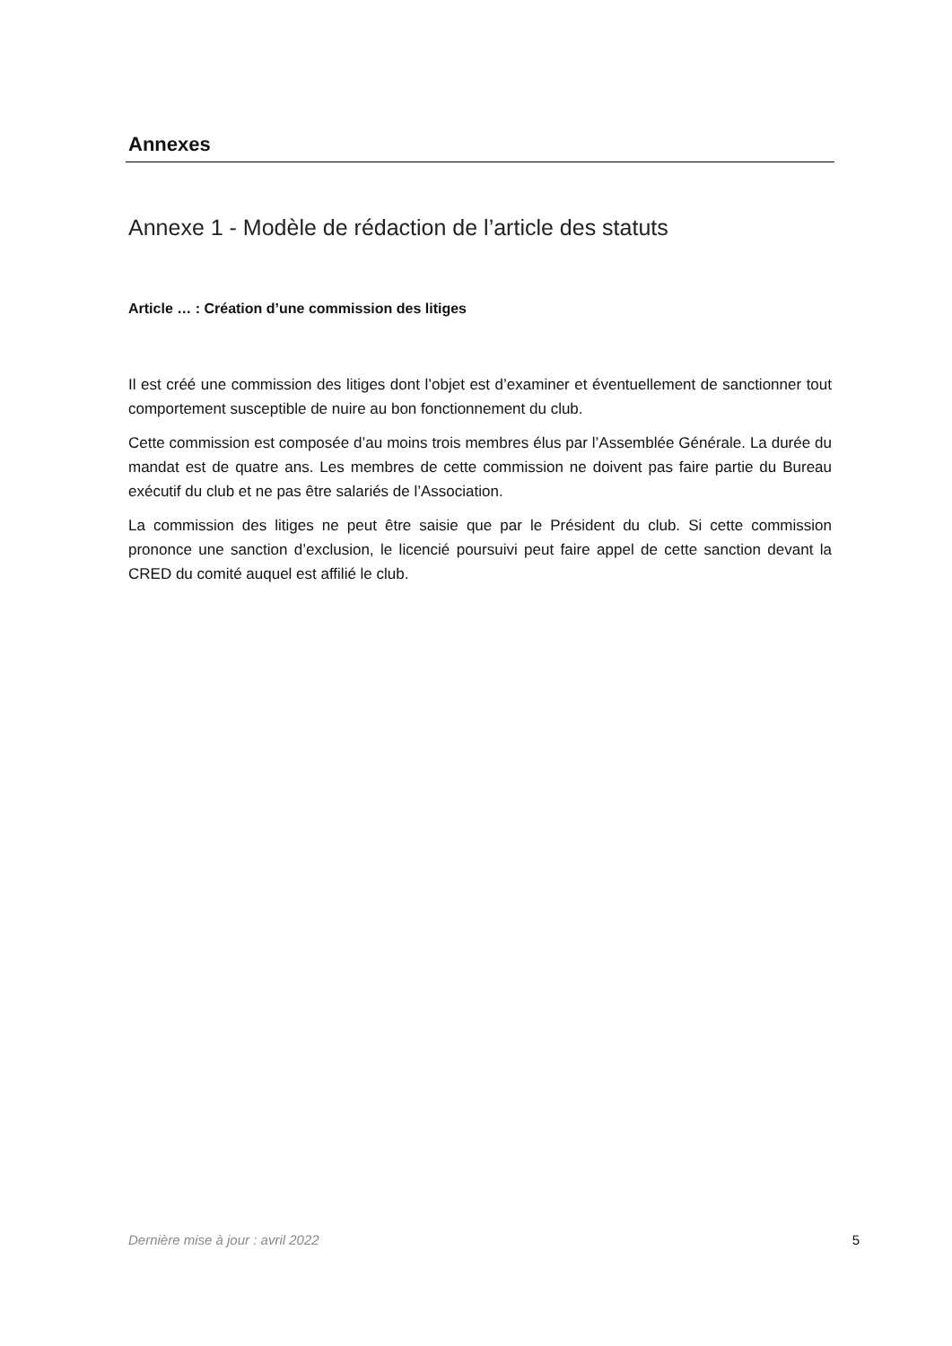Annexes
Annexe 1 - Modèle de rédaction de l’article des statuts
Article … : Création d’une commission des litiges
Il est créé une commission des litiges dont l’objet est d’examiner et éventuellement de sanctionner tout comportement susceptible de nuire au bon fonctionnement du club.
Cette commission est composée d’au moins trois membres élus par l’Assemblée Générale. La durée du mandat est de quatre ans. Les membres de cette commission ne doivent pas faire partie du Bureau exécutif du club et ne pas être salariés de l’Association.
La commission des litiges ne peut être saisie que par le Président du club. Si cette commission prononce une sanction d’exclusion, le licencié poursuivi peut faire appel de cette sanction devant la CRED du comité auquel est affilié le club.
Dernière mise à jour : avril 2022 5